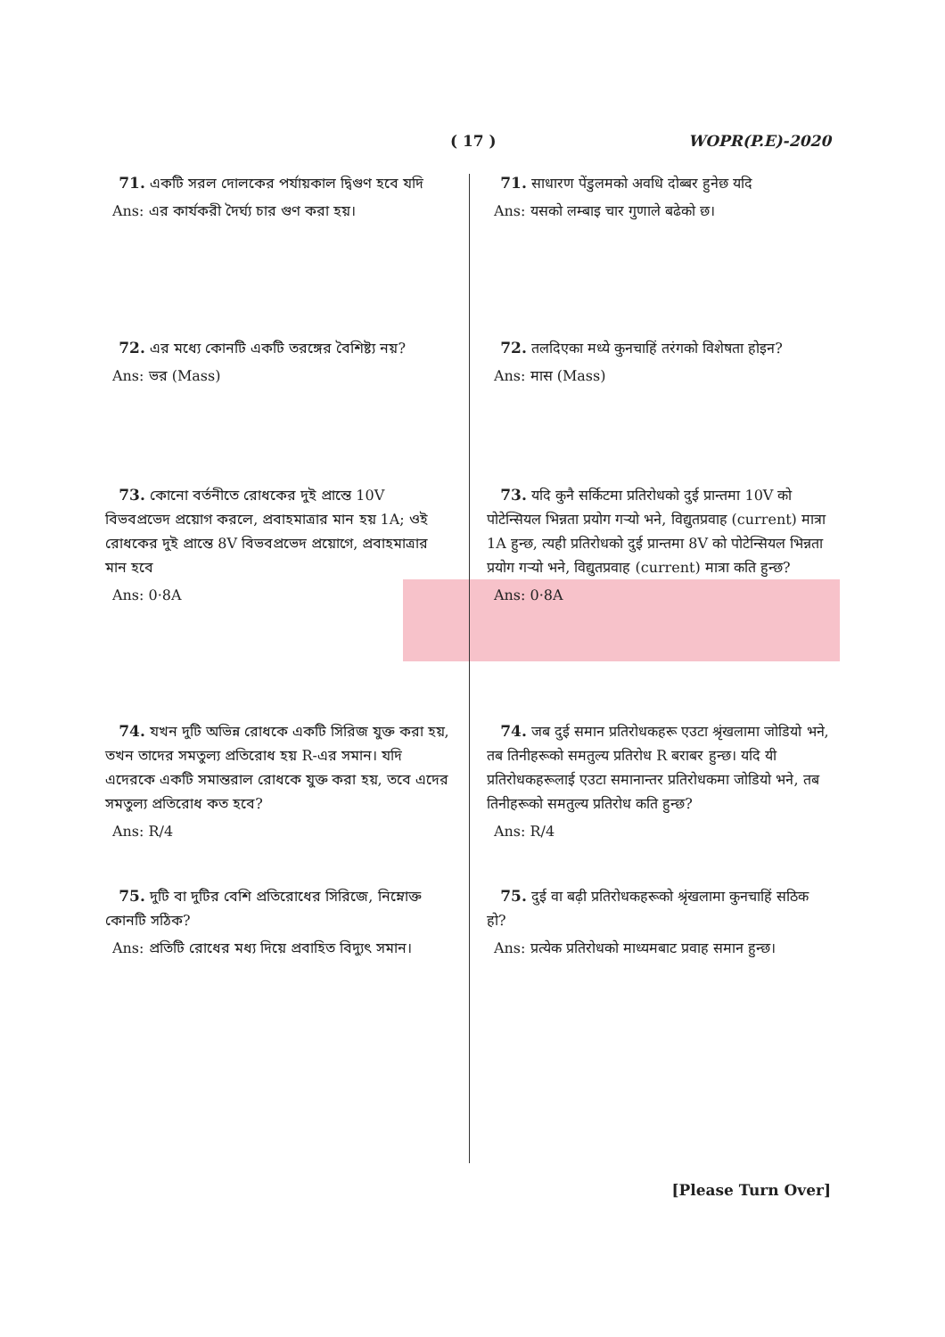( 17 ) WOPR(P.E)-2020
71. একটি সরল দোলকের পর্যায়কাল দ্বিগুণ হবে যদি
Ans: এর কার্যকরী দৈর্ঘ্য চার গুণ করা হয়।
72. এর মধ্যে কোনটি একটি তরঙ্গের বৈশিষ্ট্য নয়?
Ans: ভর (Mass)
73. কোনো বর্তনীতে রোধকের দুই প্রান্তে 10V বিভবপ্রভেদ প্রয়োগ করলে, প্রবাহমাত্রার মান হয় 1A; ওই রোধকের দুই প্রান্তে 8V বিভবপ্রভেদ প্রয়োগে, প্রবাহমাত্রার মান হবে
Ans: 0·8A
74. যখন দুটি অভিন্ন রোধকে একটি সিরিজ যুক্ত করা হয়, তখন তাদের সমতুল্য প্রতিরোধ হয় R-এর সমান। যদি এদেরকে একটি সমান্তরাল রোধকে যুক্ত করা হয়, তবে এদের সমতুল্য প্রতিরোধ কত হবে?
Ans: R/4
75. দুটি বা দুটির বেশি প্রতিরোধের সিরিজে, নিম্নোক্ত কোনটি সঠিক?
Ans: প্রতিটি রোধের মধ্য দিয়ে প্রবাহিত বিদ্যুৎ সমান।
71. साधारण पेंडुलमको अवधि दोब्बर हुनेछ यदि
Ans: यसको लम्बाइ चार गुणाले बढेको छ।
72. तलदिएका मध्ये कुनचाहिं तरंगको विशेषता होइन?
Ans: मास (Mass)
73. यदि कुनै सर्किटमा प्रतिरोधको दुई प्रान्तमा 10V को पोटेन्सियल भिन्नता प्रयोग गर्‍यो भने, विद्युतप्रवाह (current) मात्रा 1A हुन्छ, त्यही प्रतिरोधको दुई प्रान्तमा 8V को पोटेन्सियल भिन्नता प्रयोग गर्‍यो भने, विद्युतप्रवाह (current) मात्रा कति हुन्छ?
Ans: 0·8A
74. जब दुई समान प्रतिरोधकहरू एउटा श्रृंखलामा जोडियो भने, तब तिनीहरूको समतुल्य प्रतिरोध R बराबर हुन्छ। यदि यी प्रतिरोधकहरूलाई एउटा समानान्तर प्रतिरोधकमा जोडियो भने, तब तिनीहरूको समतुल्य प्रतिरोध कति हुन्छ?
Ans: R/4
75. दुई वा बढ़ी प्रतिरोधकहरूको श्रृंखलामा कुनचाहिं सठिक हो?
Ans: प्रत्येक प्रतिरोधको माध्यमबाट प्रवाह समान हुन्छ।
[Please Turn Over]